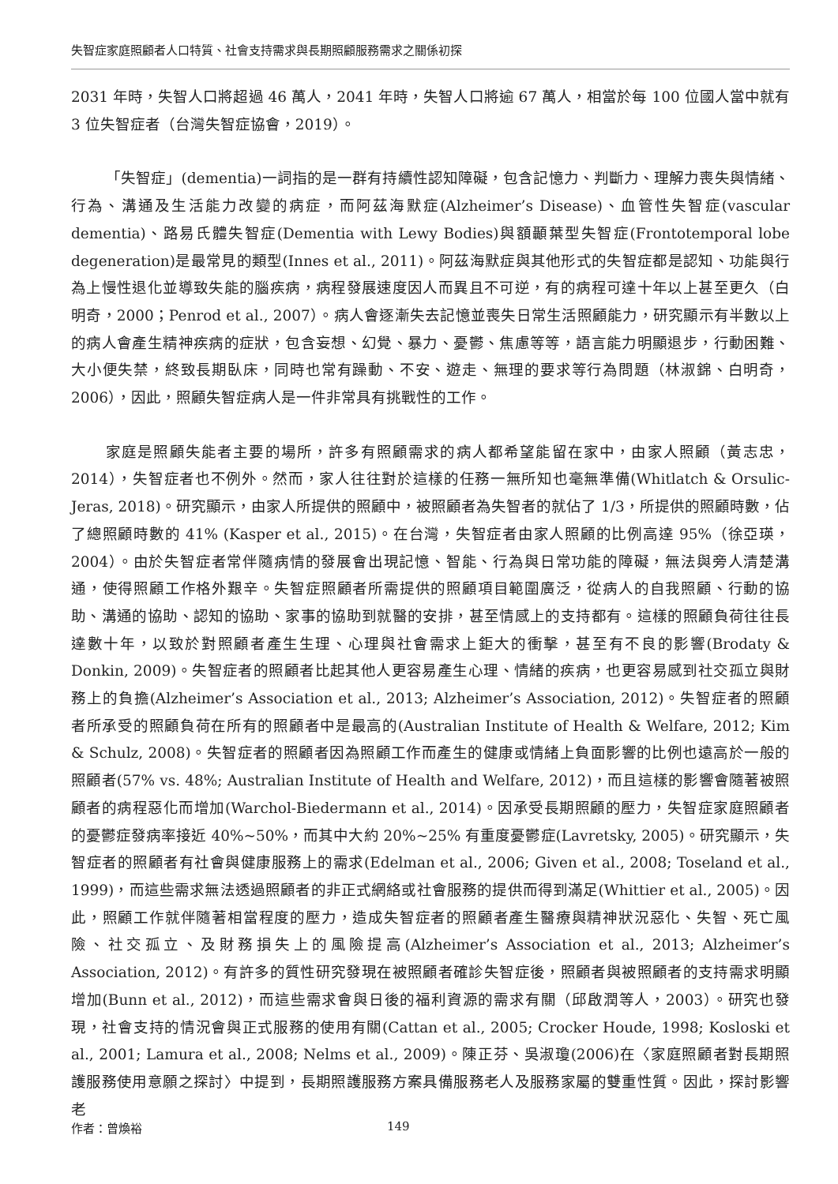失智症家庭照顧者人口特質、社會支持需求與長期照顧服務需求之關係初探
2031 年時，失智人口將超過 46 萬人，2041 年時，失智人口將逾 67 萬人，相當於每 100 位國人當中就有 3 位失智症者（台灣失智症協會，2019）。
「失智症」(dementia)一詞指的是一群有持續性認知障礙，包含記憶力、判斷力、理解力喪失與情緒、行為、溝通及生活能力改變的病症，而阿茲海默症(Alzheimer’s Disease)、血管性失智症(vascular dementia)、路易氏體失智症(Dementia with Lewy Bodies)與額顳葉型失智症(Frontotemporal lobe degeneration)是最常見的類型(Innes et al., 2011)。阿茲海默症與其他形式的失智症都是認知、功能與行為上慢性退化並導致失能的腦疾病，病程發展速度因人而異且不可逆，有的病程可達十年以上甚至更久（白明奇，2000；Penrod et al., 2007）。病人會逐漸失去記憶並喪失日常生活照顧能力，研究顯示有半數以上的病人會產生精神疾病的症狀，包含妄想、幻覺、暴力、憂鬱、焦慮等等，語言能力明顯退步，行動困難、大小便失禁，終致長期臥床，同時也常有躁動、不安、遊走、無理的要求等行為問題（林淑錦、白明奇，2006），因此，照顧失智症病人是一件非常具有挑戰性的工作。
家庭是照顧失能者主要的場所，許多有照顧需求的病人都希望能留在家中，由家人照顧（黃志忠，2014），失智症者也不例外。然而，家人往往對於這樣的任務一無所知也毫無準備(Whitlatch & Orsulic-Jeras, 2018)。研究顯示，由家人所提供的照顧中，被照顧者為失智者的就佔了 1/3，所提供的照顧時數，佔了總照顧時數的 41% (Kasper et al., 2015)。在台灣，失智症者由家人照顧的比例高達 95%（徐亞瑛，2004）。由於失智症者常伴隨病情的發展會出現記憶、智能、行為與日常功能的障礙，無法與旁人清楚溝通，使得照顧工作格外艱辛。失智症照顧者所需提供的照顧項目範圍廣泛，從病人的自我照顧、行動的協助、溝通的協助、認知的協助、家事的協助到就醫的安排，甚至情感上的支持都有。這樣的照顧負荷往往長達數十年，以致於對照顧者產生生理、心理與社會需求上鉅大的衝擊，甚至有不良的影響(Brodaty & Donkin, 2009)。失智症者的照顧者比起其他人更容易產生心理、情緒的疾病，也更容易感到社交孤立與財務上的負擔(Alzheimer’s Association et al., 2013; Alzheimer’s Association, 2012)。失智症者的照顧者所承受的照顧負荷在所有的照顧者中是最高的(Australian Institute of Health & Welfare, 2012; Kim & Schulz, 2008)。失智症者的照顧者因為照顧工作而產生的健康或情緒上負面影響的比例也遠高於一般的照顧者(57% vs. 48%; Australian Institute of Health and Welfare, 2012)，而且這樣的影響會隨著被照顧者的病程惡化而增加(Warchol-Biedermann et al., 2014)。因承受長期照顧的壓力，失智症家庭照顧者的憂鬱症發病率接近 40%~50%，而其中大約 20%~25% 有重度憂鬱症(Lavretsky, 2005)。研究顯示，失智症者的照顧者有社會與健康服務上的需求(Edelman et al., 2006; Given et al., 2008; Toseland et al., 1999)，而這些需求無法透過照顧者的非正式網絡或社會服務的提供而得到滿足(Whittier et al., 2005)。因此，照顧工作就伴隨著相當程度的壓力，造成失智症者的照顧者產生醫療與精神狀況惡化、失智、死亡風險、社交孤立、及財務損失上的風險提高(Alzheimer’s Association et al., 2013; Alzheimer’s Association, 2012)。有許多的質性研究發現在被照顧者確診失智症後，照顧者與被照顧者的支持需求明顯增加(Bunn et al., 2012)，而這些需求會與日後的福利資源的需求有關（邱啟潤等人，2003）。研究也發現，社會支持的情況會與正式服務的使用有關(Cattan et al., 2005; Crocker Houde, 1998; Kosloski et al., 2001; Lamura et al., 2008; Nelms et al., 2009)。陳正芬、吳淑瓊(2006)在〈家庭照顧者對長期照護服務使用意願之探討〉中提到，長期照護服務方案具備服務老人及服務家屬的雙重性質。因此，探討影響老
作者：曾煥裕 149